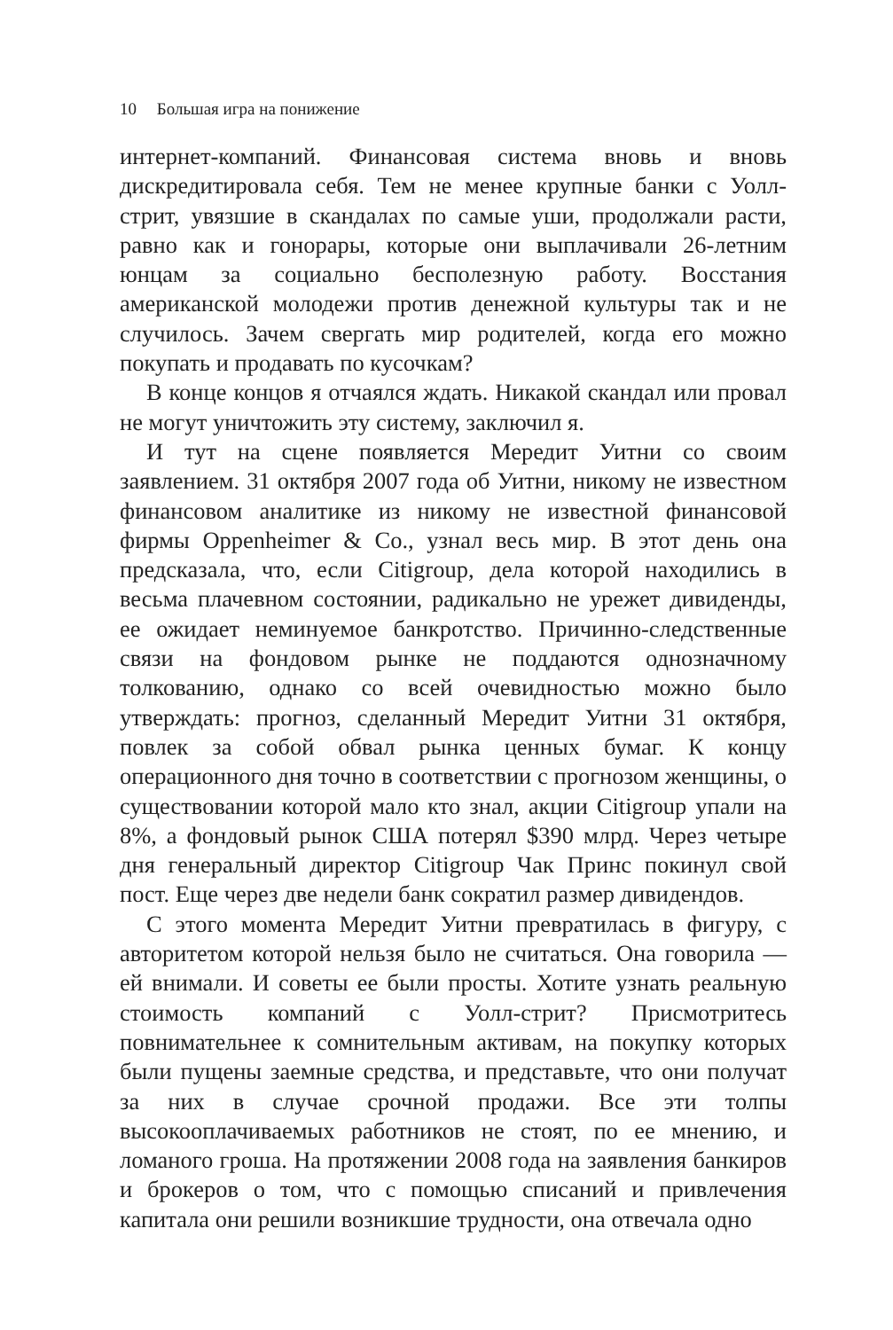10 Большая игра на понижение
интернет-компаний. Финансовая система вновь и вновь дискредитировала себя. Тем не менее крупные банки с Уолл-стрит, увязшие в скандалах по самые уши, продолжали расти, равно как и гонорары, которые они выплачивали 26-летним юнцам за социально бесполезную работу. Восстания американской молодежи против денежной культуры так и не случилось. Зачем свергать мир родителей, когда его можно покупать и продавать по кусочкам?
В конце концов я отчаялся ждать. Никакой скандал или провал не могут уничтожить эту систему, заключил я.
И тут на сцене появляется Мередит Уитни со своим заявлением. 31 октября 2007 года об Уитни, никому не известном финансовом аналитике из никому не известной финансовой фирмы Oppenheimer & Co., узнал весь мир. В этот день она предсказала, что, если Citigroup, дела которой находились в весьма плачевном состоянии, радикально не урежет дивиденды, ее ожидает неминуемое банкротство. Причинно-следственные связи на фондовом рынке не поддаются однозначному толкованию, однако со всей очевидностью можно было утверждать: прогноз, сделанный Мередит Уитни 31 октября, повлек за собой обвал рынка ценных бумаг. К концу операционного дня точно в соответствии с прогнозом женщины, о существовании которой мало кто знал, акции Citigroup упали на 8%, а фондовый рынок США потерял $390 млрд. Через четыре дня генеральный директор Citigroup Чак Принс покинул свой пост. Еще через две недели банк сократил размер дивидендов.
С этого момента Мередит Уитни превратилась в фигуру, с авторитетом которой нельзя было не считаться. Она говорила — ей внимали. И советы ее были просты. Хотите узнать реальную стоимость компаний с Уолл-стрит? Присмотритесь повнимательнее к сомнительным активам, на покупку которых были пущены заемные средства, и представьте, что они получат за них в случае срочной продажи. Все эти толпы высокооплачиваемых работников не стоят, по ее мнению, и ломаного гроша. На протяжении 2008 года на заявления банкиров и брокеров о том, что с помощью списаний и привлечения капитала они решили возникшие трудности, она отвечала одно